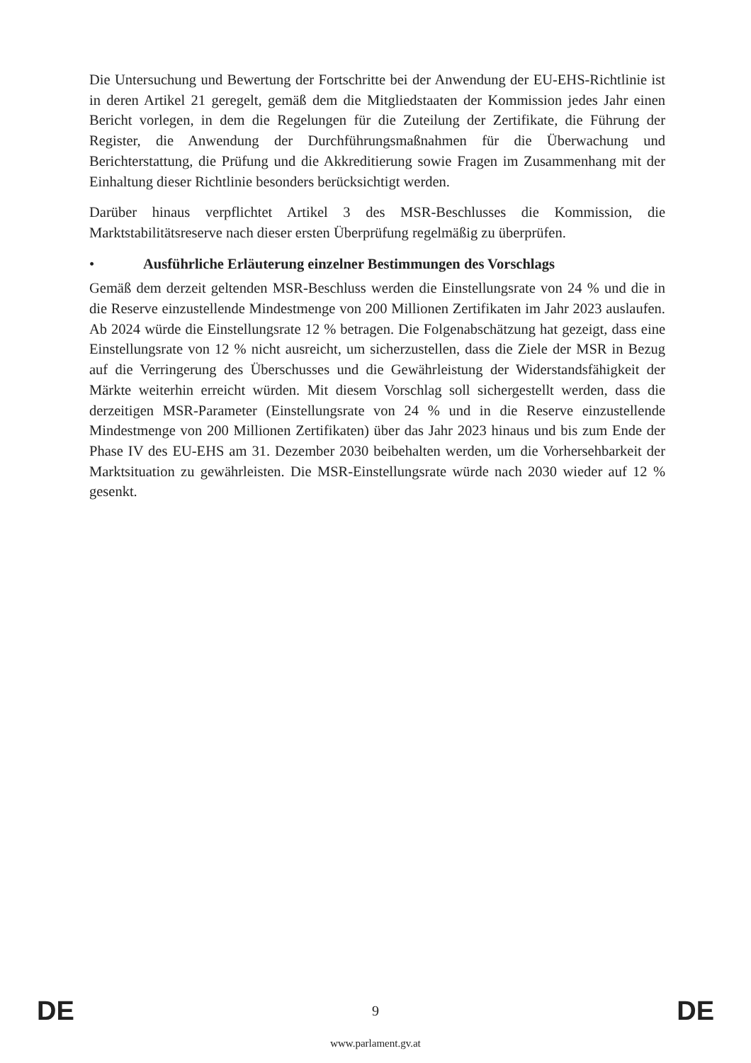Die Untersuchung und Bewertung der Fortschritte bei der Anwendung der EU-EHS-Richtlinie ist in deren Artikel 21 geregelt, gemäß dem die Mitgliedstaaten der Kommission jedes Jahr einen Bericht vorlegen, in dem die Regelungen für die Zuteilung der Zertifikate, die Führung der Register, die Anwendung der Durchführungsmaßnahmen für die Überwachung und Berichterstattung, die Prüfung und die Akkreditierung sowie Fragen im Zusammenhang mit der Einhaltung dieser Richtlinie besonders berücksichtigt werden.
Darüber hinaus verpflichtet Artikel 3 des MSR-Beschlusses die Kommission, die Marktstabilitätsreserve nach dieser ersten Überprüfung regelmäßig zu überprüfen.
• Ausführliche Erläuterung einzelner Bestimmungen des Vorschlags
Gemäß dem derzeit geltenden MSR-Beschluss werden die Einstellungsrate von 24 % und die in die Reserve einzustellende Mindestmenge von 200 Millionen Zertifikaten im Jahr 2023 auslaufen. Ab 2024 würde die Einstellungsrate 12 % betragen. Die Folgenabschätzung hat gezeigt, dass eine Einstellungsrate von 12 % nicht ausreicht, um sicherzustellen, dass die Ziele der MSR in Bezug auf die Verringerung des Überschusses und die Gewährleistung der Widerstandsfähigkeit der Märkte weiterhin erreicht würden. Mit diesem Vorschlag soll sichergestellt werden, dass die derzeitigen MSR-Parameter (Einstellungsrate von 24 % und in die Reserve einzustellende Mindestmenge von 200 Millionen Zertifikaten) über das Jahr 2023 hinaus und bis zum Ende der Phase IV des EU-EHS am 31. Dezember 2030 beibehalten werden, um die Vorhersehbarkeit der Marktsituation zu gewährleisten. Die MSR-Einstellungsrate würde nach 2030 wieder auf 12 % gesenkt.
DE 9 DE
www.parlament.gv.at